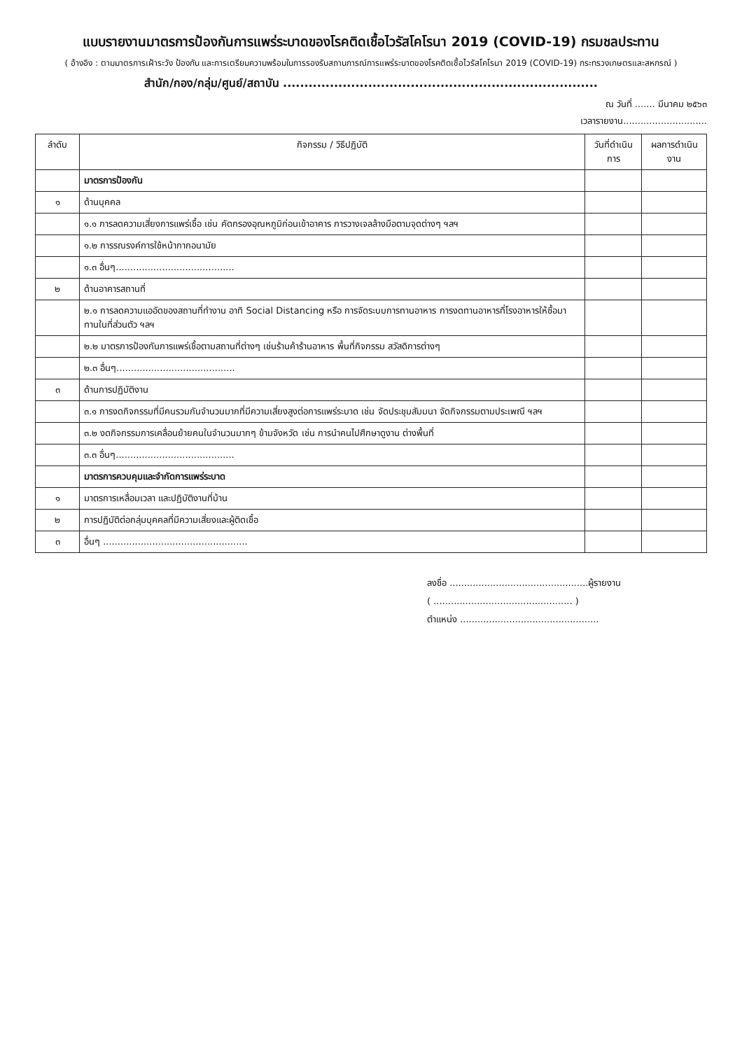แบบรายงานมาตรการป้องกันการแพร่ระบาดของโรคติดเชื้อไวรัสโคโรนา 2019 (COVID-19) กรมชลประทาน
( อ้างอิง : ตามมาตรการเฝ้าระวัง ป้องกัน และการเตรียมความพร้อมในการรองรับสถานการณ์การแพร่ระบาดของโรคติดเชื้อไวรัสโคโรนา 2019 (COVID-19) กระทรวงเกษตรและสหกรณ์ )
สำนัก/กอง/กลุ่ม/ศูนย์/สถาบัน ..........................................................................
ณ วันที่ ....... มีนาคม ๒๕๖๓
เวลารายงาน.............................
| ลำดับ | กิจกรรม / วิธีปฏิบัติ | วันที่ดำเนินการ | ผลการดำเนินงาน |
| --- | --- | --- | --- |
| | มาตรการป้องกัน | | |
| ๑ | ด้านบุคคล | | |
| | ๑.๑ การลดความเสี่ยงการแพร่เชื้อ เช่น คัดกรองอุณหภูมิก่อนเข้าอาคาร การวางเจลล้างมือตามจุดต่างๆ ฯลฯ | | |
| | ๑.๒ การรณรงค์การใช้หน้ากากอนามัย | | |
| | ๑.๓ อื่นๆ......................................... | | |
| ๒ | ด้านอาคารสถานที่ | | |
| | ๒.๑ การลดความแออัดของสถานที่ทำงาน อาทิ Social Distancing หรือ การจัดระบบการทานอาหาร การงดทานอาหารที่โรงอาหารให้ซื้อมาทานในที่ส่วนตัว ฯลฯ | | |
| | ๒.๒ มาตรการป้องกันการแพร่เชื้อตามสถานที่ต่างๆ เช่นร้านค้าร้านอาหาร พื้นที่กิจกรรม สวัสดิการต่างๆ | | |
| | ๒.๓ อื่นๆ......................................... | | |
| ๓ | ด้านการปฏิบัติงาน | | |
| | ๓.๑ การงดกิจกรรมที่มีคนรวมกันจำนวนมากที่มีความเสี่ยงสูงต่อการแพร่ระบาด เช่น จัดประชุมสัมมนา จัดกิจกรรมตามประเพณี ฯลฯ | | |
| | ๓.๒ งดกิจกรรมการเคลื่อนย้ายคนในจำนวนมากๆ ข้ามจังหวัด เช่น การนำคนไปศึกษาดูงาน ต่างพื้นที่ | | |
| | ๓.๓ อื่นๆ......................................... | | |
| | มาตรการควบคุมและจำกัดการแพร่ระบาด | | |
| ๑ | มาตรการเหลื่อมเวลา และปฏิบัติงานที่บ้าน | | |
| ๒ | การปฏิบัติต่อกลุ่มบุคคลที่มีความเสี่ยงและผู้ติดเชื้อ | | |
| ๓ | อื่นๆ .................................................. | | |
ลงชื่อ ................................................ผู้รายงาน
( ................................................ )
ตำแหน่ง ................................................